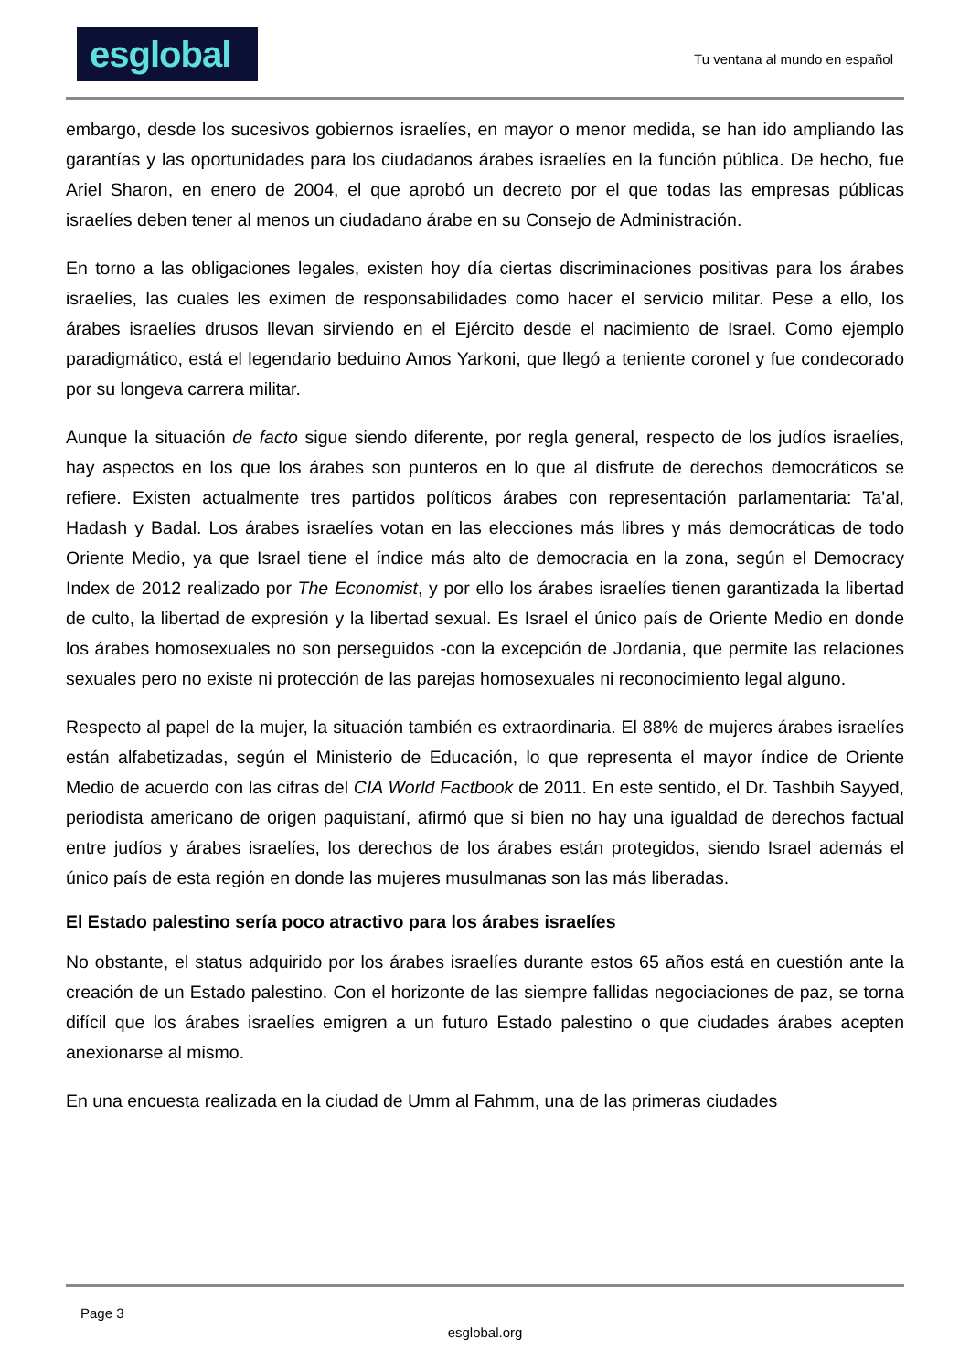esglobal
Tu ventana al mundo en español
embargo, desde los sucesivos gobiernos israelíes, en mayor o menor medida, se han ido ampliando las garantías y las oportunidades para los ciudadanos árabes israelíes en la función pública. De hecho, fue Ariel Sharon, en enero de 2004, el que aprobó un decreto por el que todas las empresas públicas israelíes deben tener al menos un ciudadano árabe en su Consejo de Administración.
En torno a las obligaciones legales, existen hoy día ciertas discriminaciones positivas para los árabes israelíes, las cuales les eximen de responsabilidades como hacer el servicio militar. Pese a ello, los árabes israelíes drusos llevan sirviendo en el Ejército desde el nacimiento de Israel. Como ejemplo paradigmático, está el legendario beduino Amos Yarkoni, que llegó a teniente coronel y fue condecorado por su longeva carrera militar.
Aunque la situación de facto sigue siendo diferente, por regla general, respecto de los judíos israelíes, hay aspectos en los que los árabes son punteros en lo que al disfrute de derechos democráticos se refiere. Existen actualmente tres partidos políticos árabes con representación parlamentaria: Ta’al, Hadash y Badal. Los árabes israelíes votan en las elecciones más libres y más democráticas de todo Oriente Medio, ya que Israel tiene el índice más alto de democracia en la zona, según el Democracy Index de 2012 realizado por The Economist, y por ello los árabes israelíes tienen garantizada la libertad de culto, la libertad de expresión y la libertad sexual. Es Israel el único país de Oriente Medio en donde los árabes homosexuales no son perseguidos -con la excepción de Jordania, que permite las relaciones sexuales pero no existe ni protección de las parejas homosexuales ni reconocimiento legal alguno.
Respecto al papel de la mujer, la situación también es extraordinaria. El 88% de mujeres árabes israelíes están alfabetizadas, según el Ministerio de Educación, lo que representa el mayor índice de Oriente Medio de acuerdo con las cifras del CIA World Factbook de 2011. En este sentido, el Dr. Tashbih Sayyed, periodista americano de origen paquistaní, afirmó que si bien no hay una igualdad de derechos factual entre judíos y árabes israelíes, los derechos de los árabes están protegidos, siendo Israel además el único país de esta región en donde las mujeres musulmanas son las más liberadas.
El Estado palestino sería poco atractivo para los árabes israelíes
No obstante, el status adquirido por los árabes israelíes durante estos 65 años está en cuestión ante la creación de un Estado palestino. Con el horizonte de las siempre fallidas negociaciones de paz, se torna difícil que los árabes israelíes emigren a un futuro Estado palestino o que ciudades árabes acepten anexionarse al mismo.
En una encuesta realizada en la ciudad de Umm al Fahmm, una de las primeras ciudades
Page 3
esglobal.org